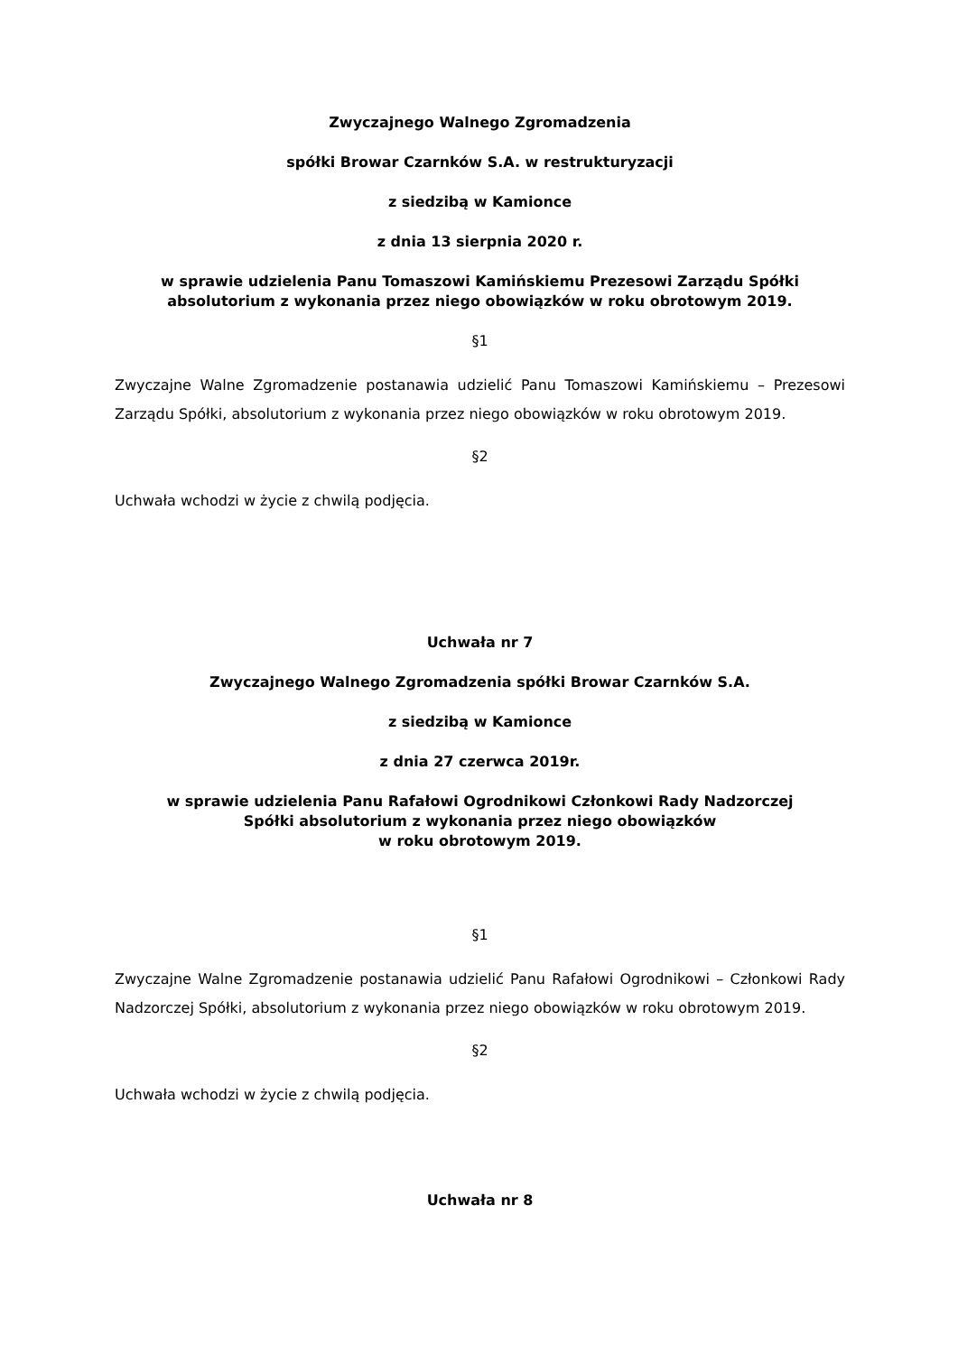Zwyczajnego Walnego Zgromadzenia
spółki Browar Czarnków S.A. w restrukturyzacji
z siedzibą w Kamionce
z dnia 13 sierpnia 2020 r.
w sprawie udzielenia Panu Tomaszowi Kamińskiemu Prezesowi Zarządu Spółki absolutorium z wykonania przez niego obowiązków w roku obrotowym 2019.
§1
Zwyczajne Walne Zgromadzenie postanawia udzielić Panu Tomaszowi Kamińskiemu – Prezesowi Zarządu Spółki, absolutorium z wykonania przez niego obowiązków w roku obrotowym 2019.
§2
Uchwała wchodzi w życie z chwilą podjęcia.
Uchwała nr 7
Zwyczajnego Walnego Zgromadzenia spółki Browar Czarnków S.A.
z siedzibą w Kamionce
z dnia 27 czerwca 2019r.
w sprawie udzielenia Panu Rafałowi Ogrodnikowi Członkowi Rady Nadzorczej
Spółki absolutorium z wykonania przez niego obowiązków
w roku obrotowym 2019.
§1
Zwyczajne Walne Zgromadzenie postanawia udzielić Panu Rafałowi Ogrodnikowi – Członkowi Rady Nadzorczej Spółki, absolutorium z wykonania przez niego obowiązków w roku obrotowym 2019.
§2
Uchwała wchodzi w życie z chwilą podjęcia.
Uchwała nr 8